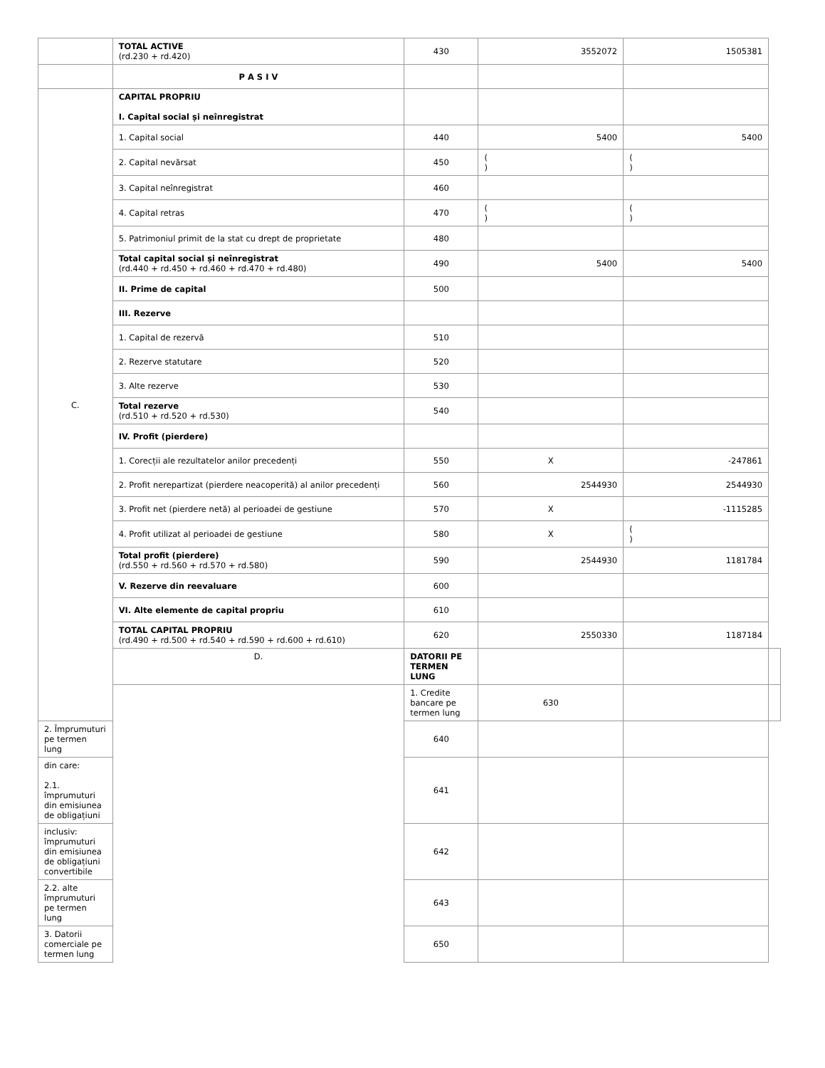| | TOTAL ACTIVE (rd.230 + rd.420) | 430 | 3552072 | 1505381 | |
| | P A S I V | | | | |
| C. | CAPITAL PROPRIU I. Capital social și neînregistrat | | | | |
| | 1. Capital social | 440 | 5400 | 5400 | |
| | 2. Capital nevărsat | 450 | ( ) | ( ) | |
| | 3. Capital neînregistrat | 460 | | | |
| | 4. Capital retras | 470 | ( ) | ( ) | |
| | 5. Patrimoniul primit de la stat cu drept de proprietate | 480 | | | |
| | Total capital social și neînregistrat (rd.440 + rd.450 + rd.460 + rd.470 + rd.480) | 490 | 5400 | 5400 | |
| | II. Prime de capital | 500 | | | |
| | III. Rezerve | | | | |
| | 1. Capital de rezervă | 510 | | | |
| | 2. Rezerve statutare | 520 | | | |
| | 3. Alte rezerve | 530 | | | |
| | Total rezerve (rd.510 + rd.520 + rd.530) | 540 | | | |
| | IV. Profit (pierdere) | | | | |
| | 1. Corecții ale rezultatelor anilor precedenți | 550 | X | -247861 | |
| | 2. Profit nerepartizat (pierdere neacoperită) al anilor precedenți | 560 | 2544930 | 2544930 | |
| | 3. Profit net (pierdere netă) al perioadei de gestiune | 570 | X | -1115285 | |
| | 4. Profit utilizat al perioadei de gestiune | 580 | X | ( ) | |
| | Total profit (pierdere) (rd.550 + rd.560 + rd.570 + rd.580) | 590 | 2544930 | 1181784 | |
| | V. Rezerve din reevaluare | 600 | | | |
| | VI. Alte elemente de capital propriu | 610 | | | |
| | TOTAL CAPITAL PROPRIU (rd.490 + rd.500 + rd.540 + rd.590 + rd.600 + rd.610) | 620 | 2550330 | 1187184 | |
| | D. | DATORII PE TERMEN LUNG | | | |
| | | 1. Credite bancare pe termen lung | 630 | | |
| 2. Împrumuturi pe termen lung | | 640 | | | |
| din care: 2.1. împrumuturi din emisiunea de obligațiuni | | 641 | | | |
| inclusiv: împrumuturi din emisiunea de obligațiuni convertibile | | 642 | | | |
| 2.2. alte împrumuturi pe termen lung | | 643 | | | |
| 3. Datorii comerciale pe termen lung | | 650 | | | |